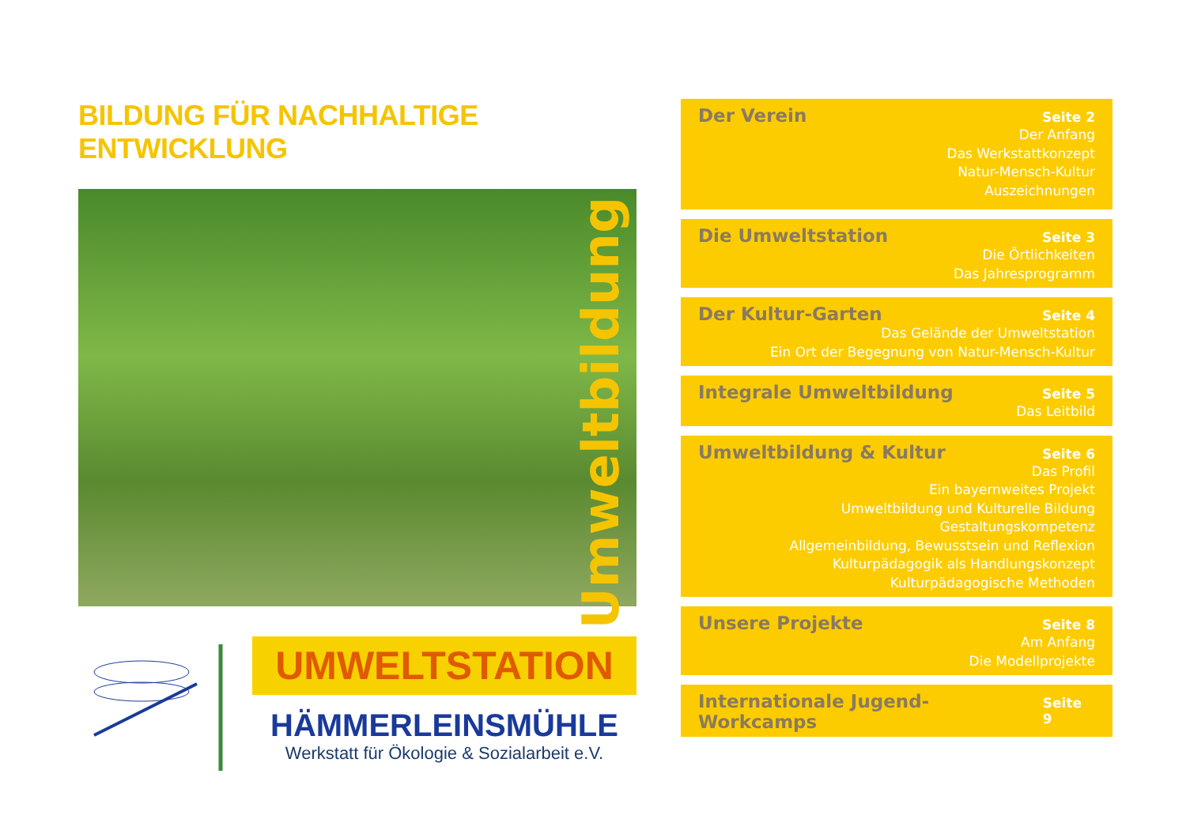BILDUNG FÜR NACHHALTIGE ENTWICKLUNG
Umweltbildung
UMWELTSTATION
HÄMMERLEINSMÜHLE
Werkstatt für Ökologie & Sozialarbeit e.V.
Der Verein Seite 2
Der Anfang
Das Werkstattkonzept
Natur-Mensch-Kultur
Auszeichnungen
Die Umweltstation Seite 3
Die Örtlichkeiten
Das Jahresprogramm
Der Kultur-Garten Seite 4
Das Gelände der Umweltstation
Ein Ort der Begegnung von Natur-Mensch-Kultur
Integrale Umweltbildung Seite 5
Das Leitbild
Umweltbildung & Kultur Seite 6
Das Profil
Ein bayernweites Projekt
Umweltbildung und Kulturelle Bildung
Gestaltungskompetenz
Allgemeinbildung, Bewusstsein und Reflexion
Kulturpädagogik als Handlungskonzept
Kulturpädagogische Methoden
Unsere Projekte Seite 8
Am Anfang
Die Modellprojekte
Internationale Jugend-Workcamps Seite 9